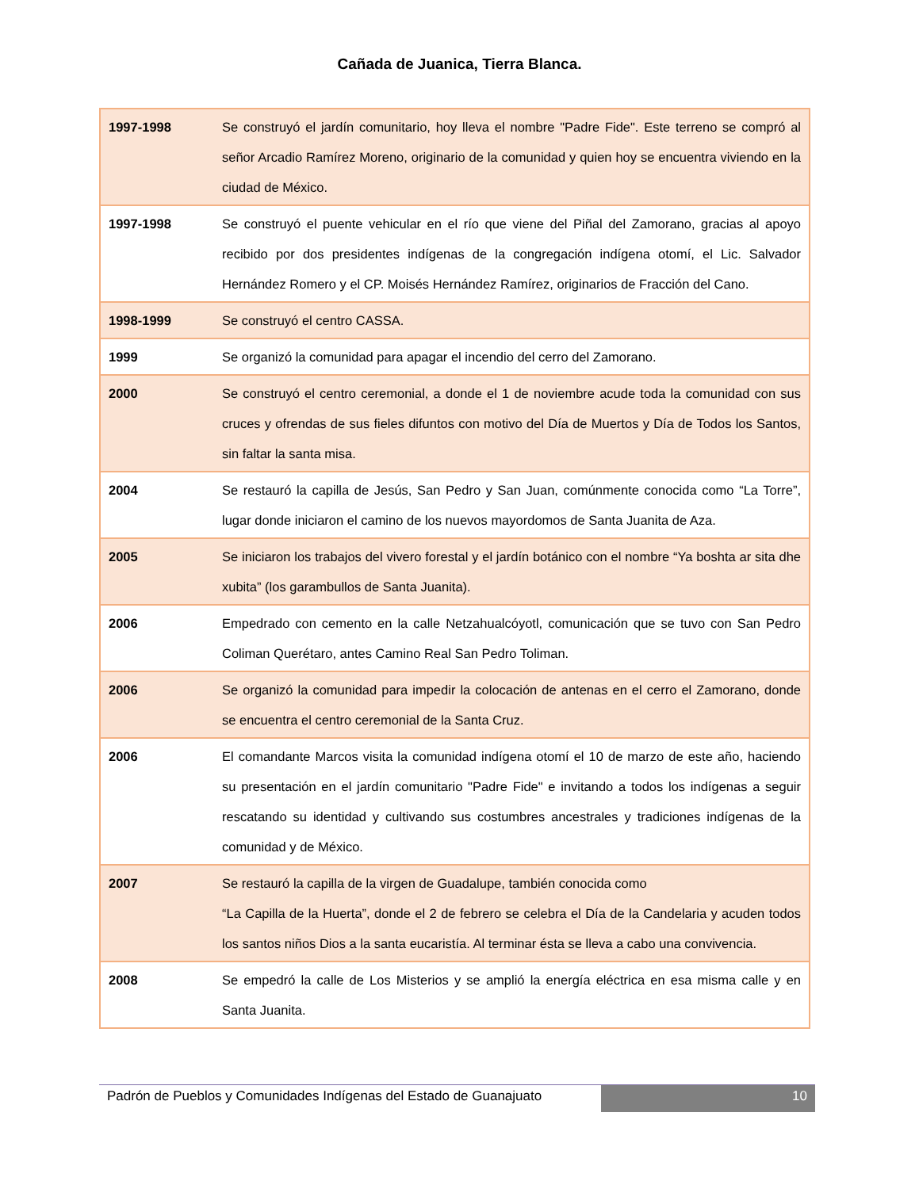Cañada de Juanica, Tierra Blanca.
| 1997-1998 | Se construyó el jardín comunitario, hoy lleva el nombre "Padre Fide". Este terreno se compró al señor Arcadio Ramírez Moreno, originario de la comunidad y quien hoy se encuentra viviendo en la ciudad de México. |
| 1997-1998 | Se construyó el puente vehicular en el río que viene del Piñal del Zamorano, gracias al apoyo recibido por dos presidentes indígenas de la congregación indígena otomí, el Lic. Salvador Hernández Romero y el CP. Moisés Hernández Ramírez, originarios de Fracción del Cano. |
| 1998-1999 | Se construyó el centro CASSA. |
| 1999 | Se organizó la comunidad para apagar el incendio del cerro del Zamorano. |
| 2000 | Se construyó el centro ceremonial, a donde el 1 de noviembre acude toda la comunidad con sus cruces y ofrendas de sus fieles difuntos con motivo del Día de Muertos y Día de Todos los Santos, sin faltar la santa misa. |
| 2004 | Se restauró la capilla de Jesús, San Pedro y San Juan, comúnmente conocida como “La Torre”, lugar donde iniciaron el camino de los nuevos mayordomos de Santa Juanita de Aza. |
| 2005 | Se iniciaron los trabajos del vivero forestal y el jardín botánico con el nombre “Ya boshta ar sita dhe xubita” (los garambullos de Santa Juanita). |
| 2006 | Empedrado con cemento en la calle Netzahualcóyotl, comunicación que se tuvo con San Pedro Coliman Querétaro, antes Camino Real San Pedro Toliman. |
| 2006 | Se organizó la comunidad para impedir la colocación de antenas en el cerro el Zamorano, donde se encuentra el centro ceremonial de la Santa Cruz. |
| 2006 | El comandante Marcos visita la comunidad indígena otomí el 10 de marzo de este año, haciendo su presentación en el jardín comunitario "Padre Fide" e invitando a todos los indígenas a seguir rescatando su identidad y cultivando sus costumbres ancestrales y tradiciones indígenas de la comunidad y de México. |
| 2007 | Se restauró la capilla de la virgen de Guadalupe, también conocida como “La Capilla de la Huerta”, donde el 2 de febrero se celebra el Día de la Candelaria y acuden todos los santos niños Dios a la santa eucaristía. Al terminar ésta se lleva a cabo una convivencia. |
| 2008 | Se empedró la calle de Los Misterios y se amplió la energía eléctrica en esa misma calle y en Santa Juanita. |
Padrón de Pueblos y Comunidades Indígenas del Estado de Guanajuato
10